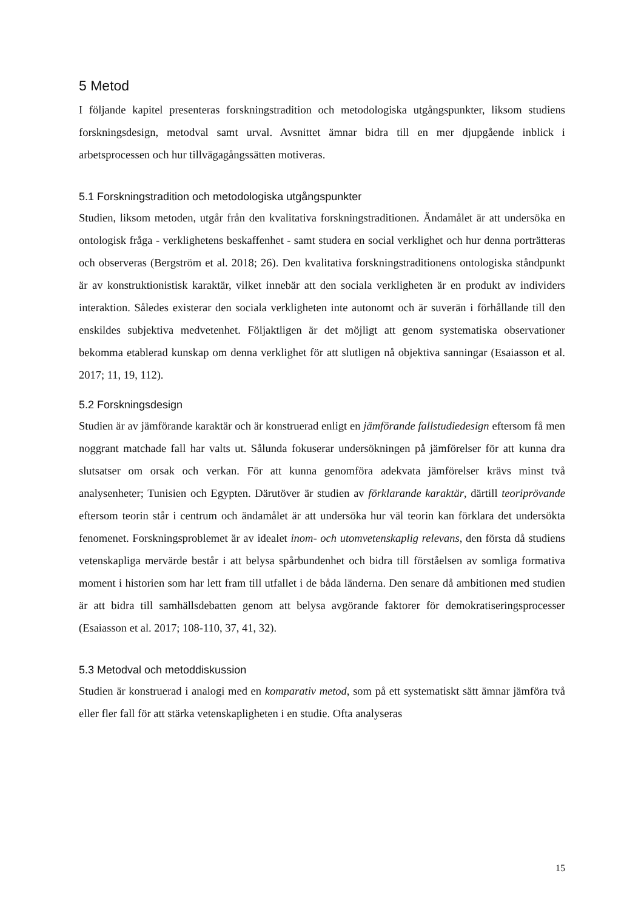5 Metod
I följande kapitel presenteras forskningstradition och metodologiska utgångspunkter, liksom studiens forskningsdesign, metodval samt urval. Avsnittet ämnar bidra till en mer djupgående inblick i arbetsprocessen och hur tillvägagångssätten motiveras.
5.1 Forskningstradition och metodologiska utgångspunkter
Studien, liksom metoden, utgår från den kvalitativa forskningstraditionen. Ändamålet är att undersöka en ontologisk fråga - verklighetens beskaffenhet - samt studera en social verklighet och hur denna porträtteras och observeras (Bergström et al. 2018; 26). Den kvalitativa forskningstraditionens ontologiska ståndpunkt är av konstruktionistisk karaktär, vilket innebär att den sociala verkligheten är en produkt av individers interaktion. Således existerar den sociala verkligheten inte autonomt och är suverän i förhållande till den enskildes subjektiva medvetenhet. Följaktligen är det möjligt att genom systematiska observationer bekomma etablerad kunskap om denna verklighet för att slutligen nå objektiva sanningar (Esaiasson et al. 2017; 11, 19, 112).
5.2 Forskningsdesign
Studien är av jämförande karaktär och är konstruerad enligt en jämförande fallstudiedesign eftersom få men noggrant matchade fall har valts ut. Sålunda fokuserar undersökningen på jämförelser för att kunna dra slutsatser om orsak och verkan. För att kunna genomföra adekvata jämförelser krävs minst två analysenheter; Tunisien och Egypten. Därutöver är studien av förklarande karaktär, därtill teoriprövande eftersom teorin står i centrum och ändamålet är att undersöka hur väl teorin kan förklara det undersökta fenomenet. Forskningsproblemet är av idealet inom- och utomvetenskaplig relevans, den första då studiens vetenskapliga mervärde består i att belysa spårbundenhet och bidra till förståelsen av somliga formativa moment i historien som har lett fram till utfallet i de båda länderna. Den senare då ambitionen med studien är att bidra till samhällsdebatten genom att belysa avgörande faktorer för demokratiseringsprocesser (Esaiasson et al. 2017; 108-110, 37, 41, 32).
5.3 Metodval och metoddiskussion
Studien är konstruerad i analogi med en komparativ metod, som på ett systematiskt sätt ämnar jämföra två eller fler fall för att stärka vetenskapligheten i en studie. Ofta analyseras
15